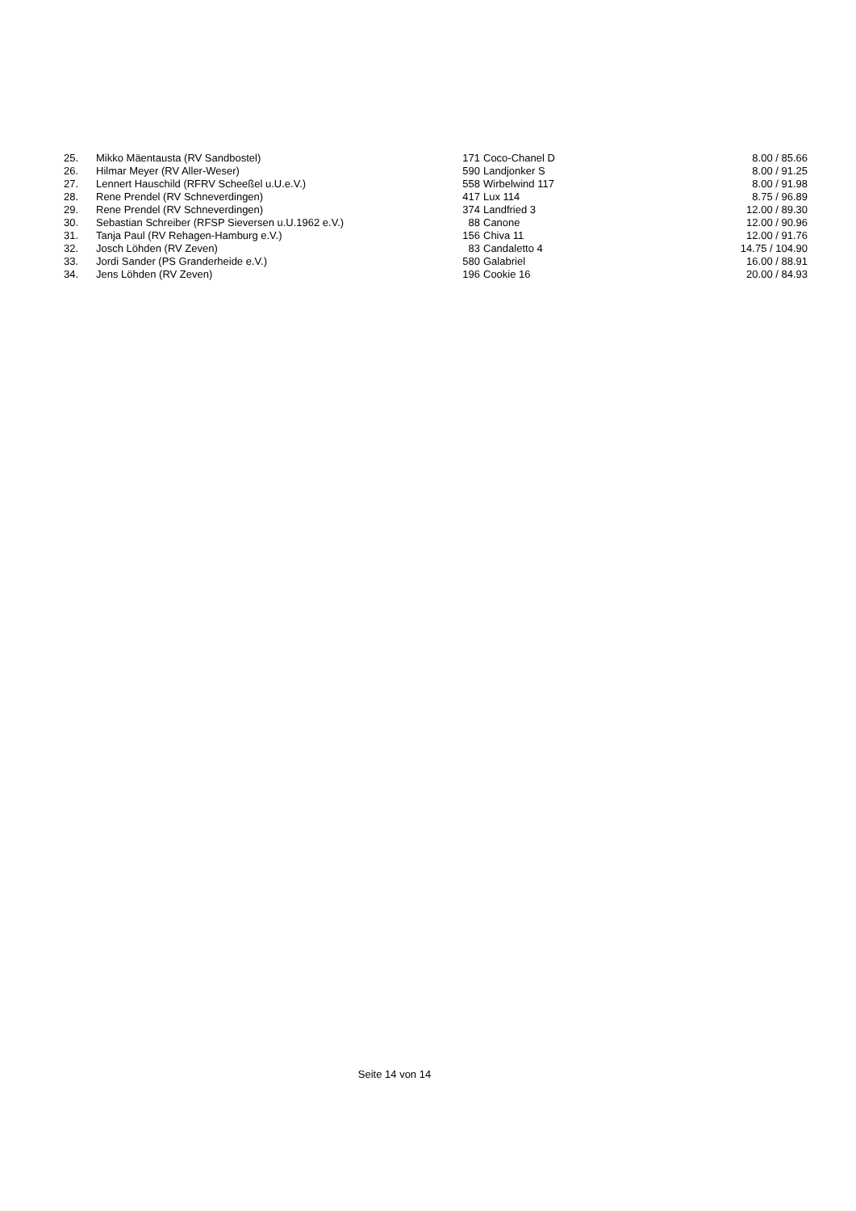| 25. | Mikko Mäentausta (RV Sandbostel) | 171 | Coco-Chanel D | 8.00 / 85.66 |
| 26. | Hilmar Meyer (RV Aller-Weser) | 590 | Landjonker S | 8.00 / 91.25 |
| 27. | Lennert Hauschild (RFRV Scheeßel u.U.e.V.) | 558 | Wirbelwind 117 | 8.00 / 91.98 |
| 28. | Rene Prendel (RV Schneverdingen) | 417 | Lux 114 | 8.75 / 96.89 |
| 29. | Rene Prendel (RV Schneverdingen) | 374 | Landfried 3 | 12.00 / 89.30 |
| 30. | Sebastian Schreiber (RFSP Sieversen u.U.1962 e.V.) | 88 | Canone | 12.00 / 90.96 |
| 31. | Tanja Paul (RV Rehagen-Hamburg e.V.) | 156 | Chiva 11 | 12.00 / 91.76 |
| 32. | Josch Löhden (RV Zeven) | 83 | Candaletto 4 | 14.75 / 104.90 |
| 33. | Jordi Sander (PS Granderheide e.V.) | 580 | Galabriel | 16.00 / 88.91 |
| 34. | Jens Löhden (RV Zeven) | 196 | Cookie 16 | 20.00 / 84.93 |
Seite 14 von 14